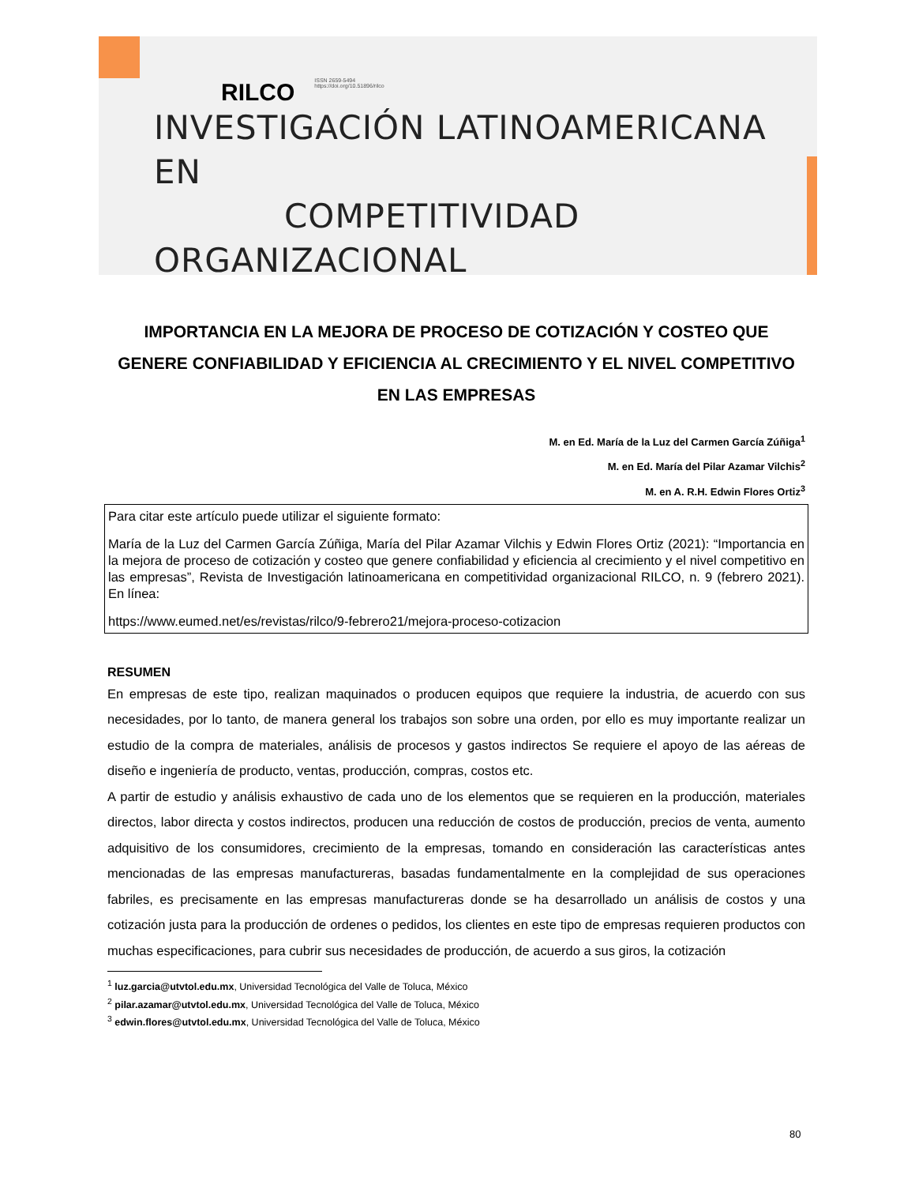RILCO ISSN 2659-5494
https://doi.org/10.51896/rilco
INVESTIGACIÓN LATINOAMERICANA EN
COMPETITIVIDAD ORGANIZACIONAL
IMPORTANCIA EN LA MEJORA DE PROCESO DE COTIZACIÓN Y COSTEO QUE GENERE CONFIABILIDAD Y EFICIENCIA AL CRECIMIENTO Y EL NIVEL COMPETITIVO EN LAS EMPRESAS
M. en Ed. María de la Luz del Carmen García Zúñiga<sup>1</sup>
M. en Ed. María del Pilar Azamar Vilchis<sup>2</sup>
M. en A. R.H. Edwin Flores Ortiz<sup>3</sup>
Para citar este artículo puede utilizar el siguiente formato:
María de la Luz del Carmen García Zúñiga, María del Pilar Azamar Vilchis y Edwin Flores Ortiz (2021): “Importancia en la mejora de proceso de cotización y costeo que genere confiabilidad y eficiencia al crecimiento y el nivel competitivo en las empresas”, Revista de Investigación latinoamericana en competitividad organizacional RILCO, n. 9 (febrero 2021). En línea:
https://www.eumed.net/es/revistas/rilco/9-febrero21/mejora-proceso-cotizacion
RESUMEN
En empresas de este tipo, realizan maquinados o producen equipos que requiere la industria, de acuerdo con sus necesidades, por lo tanto, de manera general los trabajos son sobre una orden, por ello es muy importante realizar un estudio de la compra de materiales, análisis de procesos y gastos indirectos Se requiere el apoyo de las aéreas de diseño e ingeniería de producto, ventas, producción, compras, costos etc.
A partir de estudio y análisis exhaustivo de cada uno de los elementos que se requieren en la producción, materiales directos, labor directa y costos indirectos, producen una reducción de costos de producción, precios de venta, aumento adquisitivo de los consumidores, crecimiento de la empresas, tomando en consideración las características antes mencionadas de las empresas manufactureras, basadas fundamentalmente en la complejidad de sus operaciones fabriles, es precisamente en las empresas manufactureras donde se ha desarrollado un análisis de costos y una cotización justa para la producción de ordenes o pedidos, los clientes en este tipo de empresas requieren productos con muchas especificaciones, para cubrir sus necesidades de producción, de acuerdo a sus giros, la cotización
<sup>1</sup> luz.garcia@utvtol.edu.mx, Universidad Tecnológica del Valle de Toluca, México
<sup>2</sup> pilar.azamar@utvtol.edu.mx, Universidad Tecnológica del Valle de Toluca, México
<sup>3</sup> edwin.flores@utvtol.edu.mx, Universidad Tecnológica del Valle de Toluca, México
80